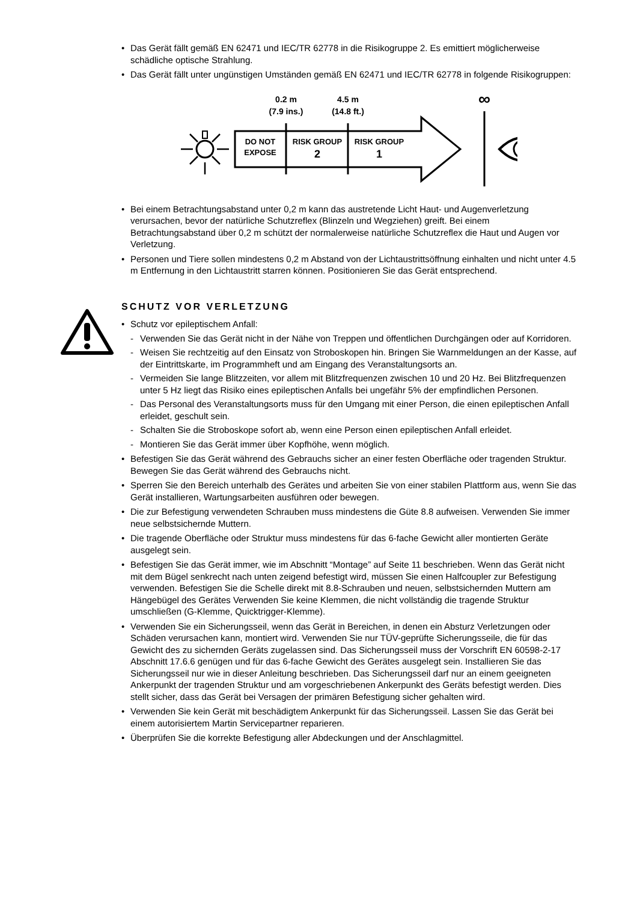• Das Gerät fällt gemäß EN 62471 und IEC/TR 62778 in die Risikogruppe 2. Es emittiert möglicherweise schädliche optische Strahlung.
• Das Gerät fällt unter ungünstigen Umständen gemäß EN 62471 und IEC/TR 62778 in folgende Risikogruppen:
0.2 m
(7.9 ins.)
4.5 m
(14.8 ft.)
∞
DO NOT
EXPOSE
RISK GROUP
2
RISK GROUP
1
• Bei einem Betrachtungsabstand unter 0,2 m kann das austretende Licht Haut- und Augenverletzung verursachen, bevor der natürliche Schutzreflex (Blinzeln und Wegziehen) greift. Bei einem Betrachtungsabstand über 0,2 m schützt der normalerweise natürliche Schutzreflex die Haut und Augen vor Verletzung.
• Personen und Tiere sollen mindestens 0,2 m Abstand von der Lichtaustrittsöffnung einhalten und nicht unter 4.5 m Entfernung in den Lichtaustritt starren können. Positionieren Sie das Gerät entsprechend.
SCHUTZ VOR VERLETZUNG
• Schutz vor epileptischem Anfall:
- Verwenden Sie das Gerät nicht in der Nähe von Treppen und öffentlichen Durchgängen oder auf Korridoren.
- Weisen Sie rechtzeitig auf den Einsatz von Stroboskopen hin. Bringen Sie Warnmeldungen an der Kasse, auf der Eintrittskarte, im Programmheft und am Eingang des Veranstaltungsorts an.
- Vermeiden Sie lange Blitzzeiten, vor allem mit Blitzfrequenzen zwischen 10 und 20 Hz. Bei Blitzfrequenzen unter 5 Hz liegt das Risiko eines epileptischen Anfalls bei ungefähr 5% der empfindlichen Personen.
- Das Personal des Veranstaltungsorts muss für den Umgang mit einer Person, die einen epileptischen Anfall erleidet, geschult sein.
- Schalten Sie die Stroboskope sofort ab, wenn eine Person einen epileptischen Anfall erleidet.
- Montieren Sie das Gerät immer über Kopfhöhe, wenn möglich.
• Befestigen Sie das Gerät während des Gebrauchs sicher an einer festen Oberfläche oder tragenden Struktur. Bewegen Sie das Gerät während des Gebrauchs nicht.
• Sperren Sie den Bereich unterhalb des Gerätes und arbeiten Sie von einer stabilen Plattform aus, wenn Sie das Gerät installieren, Wartungsarbeiten ausführen oder bewegen.
• Die zur Befestigung verwendeten Schrauben muss mindestens die Güte 8.8 aufweisen. Verwenden Sie immer neue selbstsichernde Muttern.
• Die tragende Oberfläche oder Struktur muss mindestens für das 6-fache Gewicht aller montierten Geräte ausgelegt sein.
• Befestigen Sie das Gerät immer, wie im Abschnitt “Montage” auf Seite 11 beschrieben. Wenn das Gerät nicht mit dem Bügel senkrecht nach unten zeigend befestigt wird, müssen Sie einen Halfcoupler zur Befestigung verwenden. Befestigen Sie die Schelle direkt mit 8.8-Schrauben und neuen, selbstsichernden Muttern am Hängebügel des Gerätes Verwenden Sie keine Klemmen, die nicht vollständig die tragende Struktur umschließen (G-Klemme, Quicktrigger-Klemme).
• Verwenden Sie ein Sicherungsseil, wenn das Gerät in Bereichen, in denen ein Absturz Verletzungen oder Schäden verursachen kann, montiert wird. Verwenden Sie nur TÜV-geprüfte Sicherungsseile, die für das Gewicht des zu sichernden Geräts zugelassen sind. Das Sicherungsseil muss der Vorschrift EN 60598-2-17 Abschnitt 17.6.6 genügen und für das 6-fache Gewicht des Gerätes ausgelegt sein. Installieren Sie das Sicherungsseil nur wie in dieser Anleitung beschrieben. Das Sicherungsseil darf nur an einem geeigneten Ankerpunkt der tragenden Struktur und am vorgeschriebenen Ankerpunkt des Geräts befestigt werden. Dies stellt sicher, dass das Gerät bei Versagen der primären Befestigung sicher gehalten wird.
• Verwenden Sie kein Gerät mit beschädigtem Ankerpunkt für das Sicherungsseil. Lassen Sie das Gerät bei einem autorisiertem Martin Servicepartner reparieren.
• Überprüfen Sie die korrekte Befestigung aller Abdeckungen und der Anschlagmittel.